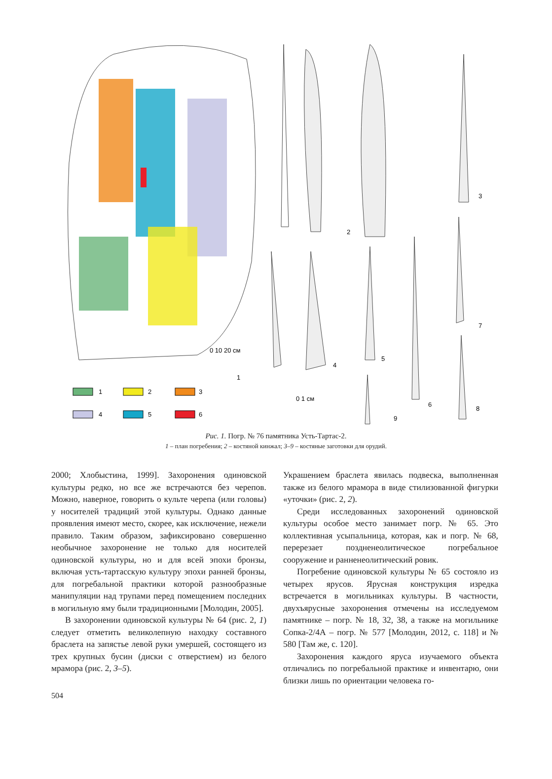1
2
3
4
5
6
1
2
3
4
5
6
7
8
9
0 1 см
0 10 20 см
Рис. 1. Погр. № 76 памятника Усть-Тартас-2.
1 – план погребения; 2 – костяной кинжал; 3–9 – костяные заготовки для орудий.
2000; Хлобыстина, 1999]. Захоронения одиновской культуры редко, но все же встречаются без черепов. Можно, наверное, говорить о культе черепа (или головы) у носителей традиций этой культуры. Однако данные проявления имеют место, скорее, как исключение, нежели правило. Таким образом, зафиксировано совершенно необычное захоронение не только для носителей одиновской культуры, но и для всей эпохи бронзы, включая усть-тартасскую культуру эпохи ранней бронзы, для погребальной практики которой разнообразные манипуляции над трупами перед помещением последних в могильную яму были традиционными [Молодин, 2005].
В захоронении одиновской культуры № 64 (рис. 2, 1) следует отметить великолепную находку составного браслета на запястье левой руки умершей, состоящего из трех крупных бусин (диски с отверстием) из белого мрамора (рис. 2, 3–5).
Украшением браслета явилась подвеска, выполненная также из белого мрамора в виде стилизованной фигурки «уточки» (рис. 2, 2).
Среди исследованных захоронений одиновской культуры особое место занимает погр. № 65. Это коллективная усыпальница, которая, как и погр. № 68, перерезает поздненеолитическое погребальное сооружение и ранненеолитический ровик.
Погребение одиновской культуры № 65 состояло из четырех ярусов. Ярусная конструкция изредка встречается в могильниках культуры. В частности, двухъярусные захоронения отмечены на исследуемом памятнике – погр. № 18, 32, 38, а также на могильнике Сопка-2/4А – погр. № 577 [Молодин, 2012, с. 118] и № 580 [Там же, с. 120].
Захоронения каждого яруса изучаемого объекта отличались по погребальной практике и инвентарю, они близки лишь по ориентации человека го-
504